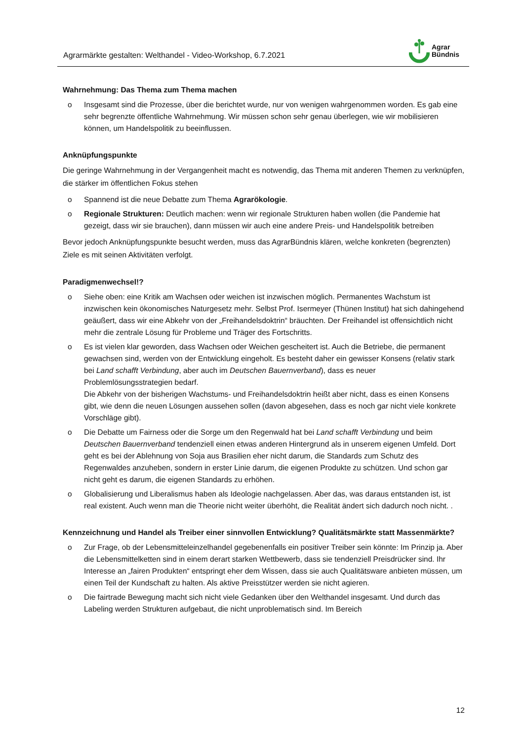Agrarmärkte gestalten: Welthandel - Video-Workshop, 6.7.2021
Agrar
Bündnis
Wahrnehmung: Das Thema zum Thema machen
o Insgesamt sind die Prozesse, über die berichtet wurde, nur von wenigen wahrgenommen worden. Es gab eine sehr begrenzte öffentliche Wahrnehmung. Wir müssen schon sehr genau überlegen, wie wir mobilisieren können, um Handelspolitik zu beeinflussen.
Anknüpfungspunkte
Die geringe Wahrnehmung in der Vergangenheit macht es notwendig, das Thema mit anderen Themen zu verknüpfen, die stärker im öffentlichen Fokus stehen
o Spannend ist die neue Debatte zum Thema Agrarökologie.
o Regionale Strukturen: Deutlich machen: wenn wir regionale Strukturen haben wollen (die Pandemie hat gezeigt, dass wir sie brauchen), dann müssen wir auch eine andere Preis- und Handelspolitik betreiben
Bevor jedoch Anknüpfungspunkte besucht werden, muss das AgrarBündnis klären, welche konkreten (begrenzten) Ziele es mit seinen Aktivitäten verfolgt.
Paradigmenwechsel!?
o Siehe oben: eine Kritik am Wachsen oder weichen ist inzwischen möglich. Permanentes Wachstum ist inzwischen kein ökonomisches Naturgesetz mehr. Selbst Prof. Isermeyer (Thünen Institut) hat sich dahingehend geäußert, dass wir eine Abkehr von der „Freihandelsdoktrin“ bräuchten. Der Freihandel ist offensichtlich nicht mehr die zentrale Lösung für Probleme und Träger des Fortschritts.
o Es ist vielen klar geworden, dass Wachsen oder Weichen gescheitert ist. Auch die Betriebe, die permanent gewachsen sind, werden von der Entwicklung eingeholt. Es besteht daher ein gewisser Konsens (relativ stark bei Land schafft Verbindung, aber auch im Deutschen Bauernverband), dass es neuer Problemlösungsstrategien bedarf.
Die Abkehr von der bisherigen Wachstums- und Freihandelsdoktrin heißt aber nicht, dass es einen Konsens gibt, wie denn die neuen Lösungen aussehen sollen (davon abgesehen, dass es noch gar nicht viele konkrete Vorschläge gibt).
o Die Debatte um Fairness oder die Sorge um den Regenwald hat bei Land schafft Verbindung und beim Deutschen Bauernverband tendenziell einen etwas anderen Hintergrund als in unserem eigenen Umfeld. Dort geht es bei der Ablehnung von Soja aus Brasilien eher nicht darum, die Standards zum Schutz des Regenwaldes anzuheben, sondern in erster Linie darum, die eigenen Produkte zu schützen. Und schon gar nicht geht es darum, die eigenen Standards zu erhöhen.
o Globalisierung und Liberalismus haben als Ideologie nachgelassen. Aber das, was daraus entstanden ist, ist real existent. Auch wenn man die Theorie nicht weiter überhöht, die Realität ändert sich dadurch noch nicht. .
Kennzeichnung und Handel als Treiber einer sinnvollen Entwicklung? Qualitätsmärkte statt Massenmärkte?
o Zur Frage, ob der Lebensmitteleinzelhandel gegebenenfalls ein positiver Treiber sein könnte: Im Prinzip ja. Aber die Lebensmittelketten sind in einem derart starken Wettbewerb, dass sie tendenziell Preisdrücker sind. Ihr Interesse an „fairen Produkten“ entspringt eher dem Wissen, dass sie auch Qualitätsware anbieten müssen, um einen Teil der Kundschaft zu halten. Als aktive Preisstützer werden sie nicht agieren.
o Die fairtrade Bewegung macht sich nicht viele Gedanken über den Welthandel insgesamt. Und durch das Labeling werden Strukturen aufgebaut, die nicht unproblematisch sind. Im Bereich
12